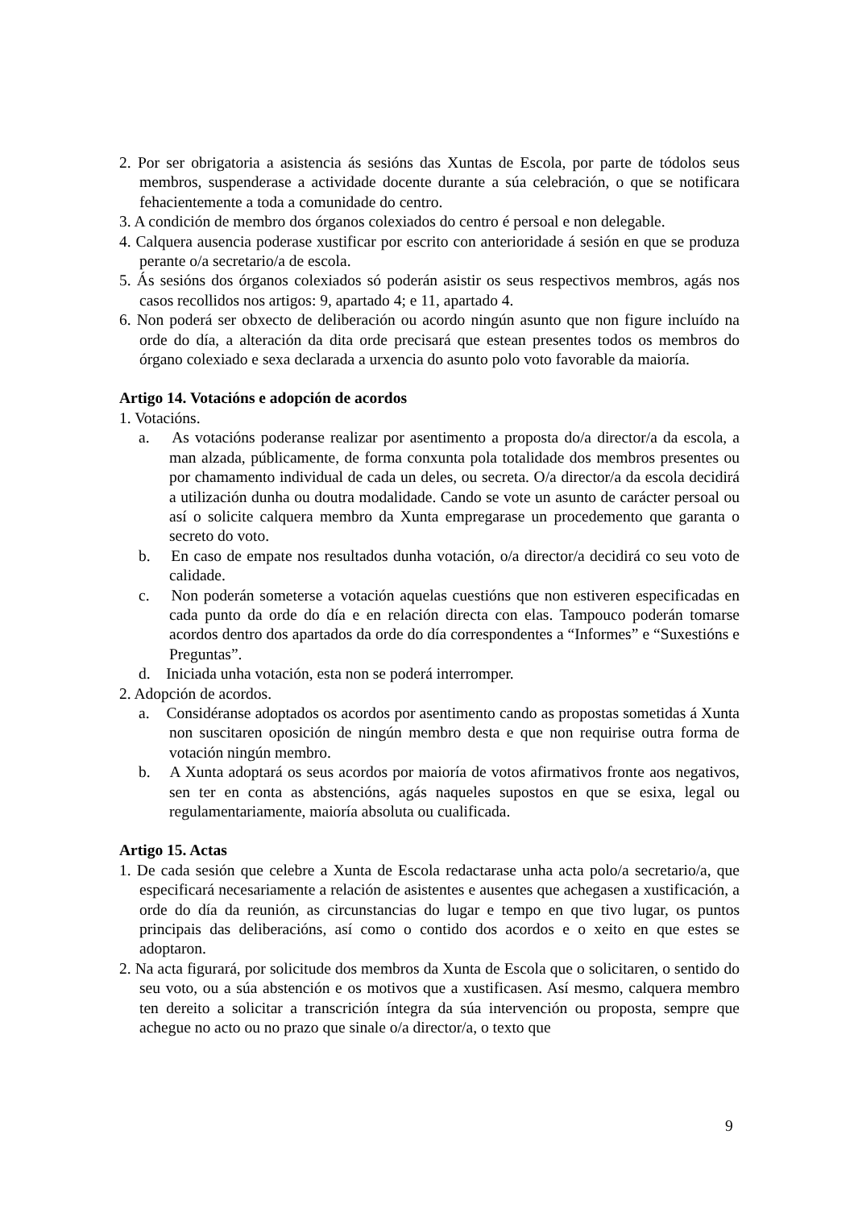2. Por ser obrigatoria a asistencia ás sesións das Xuntas de Escola, por parte de tódolos seus membros, suspenderase a actividade docente durante a súa celebración, o que se notificara fehacientemente a toda a comunidade do centro.
3. A condición de membro dos órganos colexiados do centro é persoal e non delegable.
4. Calquera ausencia poderase xustificar por escrito con anterioridade á sesión en que se produza perante o/a secretario/a de escola.
5. Ás sesións dos órganos colexiados só poderán asistir os seus respectivos membros, agás nos casos recollidos nos artigos: 9, apartado 4; e 11, apartado 4.
6. Non poderá ser obxecto de deliberación ou acordo ningún asunto que non figure incluído na orde do día, a alteración da dita orde precisará que estean presentes todos os membros do órgano colexiado e sexa declarada a urxencia do asunto polo voto favorable da maioría.
Artigo 14. Votacións e adopción de acordos
1. Votacións.
a. As votacións poderanse realizar por asentimento a proposta do/a director/a da escola, a man alzada, públicamente, de forma conxunta pola totalidade dos membros presentes ou por chamamento individual de cada un deles, ou secreta. O/a director/a da escola decidirá a utilización dunha ou doutra modalidade. Cando se vote un asunto de carácter persoal ou así o solicite calquera membro da Xunta empregarase un procedemento que garanta o secreto do voto.
b. En caso de empate nos resultados dunha votación, o/a director/a decidirá co seu voto de calidade.
c. Non poderán someterse a votación aquelas cuestións que non estiveren especificadas en cada punto da orde do día e en relación directa con elas. Tampouco poderán tomarse acordos dentro dos apartados da orde do día correspondentes a “Informes” e “Suxestións e Preguntas”.
d. Iniciada unha votación, esta non se poderá interromper.
2. Adopción de acordos.
a. Considéranse adoptados os acordos por asentimento cando as propostas sometidas á Xunta non suscitaren oposición de ningún membro desta e que non requirise outra forma de votación ningún membro.
b. A Xunta adoptará os seus acordos por maioría de votos afirmativos fronte aos negativos, sen ter en conta as abstencións, agás naqueles supostos en que se esixa, legal ou regulamentariamente, maioría absoluta ou cualificada.
Artigo 15. Actas
1. De cada sesión que celebre a Xunta de Escola redactarase unha acta polo/a secretario/a, que especificará necesariamente a relación de asistentes e ausentes que achegasen a xustificación, a orde do día da reunión, as circunstancias do lugar e tempo en que tivo lugar, os puntos principais das deliberacións, así como o contido dos acordos e o xeito en que estes se adoptaron.
2. Na acta figurará, por solicitude dos membros da Xunta de Escola que o solicitaren, o sentido do seu voto, ou a súa abstención e os motivos que a xustificasen. Así mesmo, calquera membro ten dereito a solicitar a transcrición íntegra da súa intervención ou proposta, sempre que achegue no acto ou no prazo que sinale o/a director/a, o texto que
9